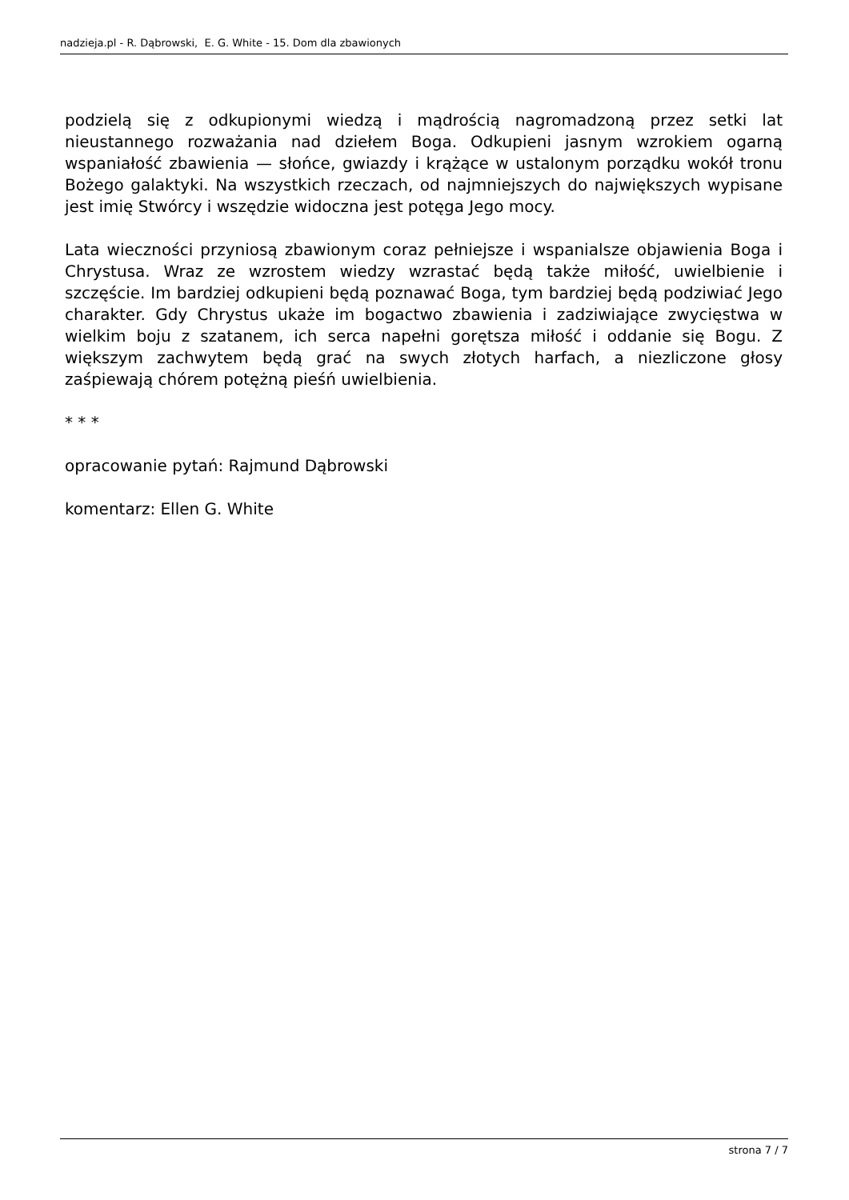nadzieja.pl - R. Dąbrowski, E. G. White - 15. Dom dla zbawionych
podzielą się z odkupionymi wiedzą i mądrością nagromadzoną przez setki lat nieustannego rozważania nad dziełem Boga. Odkupieni jasnym wzrokiem ogarną wspaniałość zbawienia — słońce, gwiazdy i krążące w ustalonym porządku wokół tronu Bożego galaktyki. Na wszystkich rzeczach, od najmniejszych do największych wypisane jest imię Stwórcy i wszędzie widoczna jest potęga Jego mocy.
Lata wieczności przyniosą zbawionym coraz pełniejsze i wspanialsze objawienia Boga i Chrystusa. Wraz ze wzrostem wiedzy wzrastać będą także miłość, uwielbienie i szczęście. Im bardziej odkupieni będą poznawać Boga, tym bardziej będą podziwiać Jego charakter. Gdy Chrystus ukaże im bogactwo zbawienia i zadziwiające zwycięstwa w wielkim boju z szatanem, ich serca napełni gorętsza miłość i oddanie się Bogu. Z większym zachwytem będą grać na swych złotych harfach, a niezliczone głosy zaśpiewają chórem potężną pieśń uwielbienia.
* * *
opracowanie pytań: Rajmund Dąbrowski
komentarz: Ellen G. White
strona 7 / 7